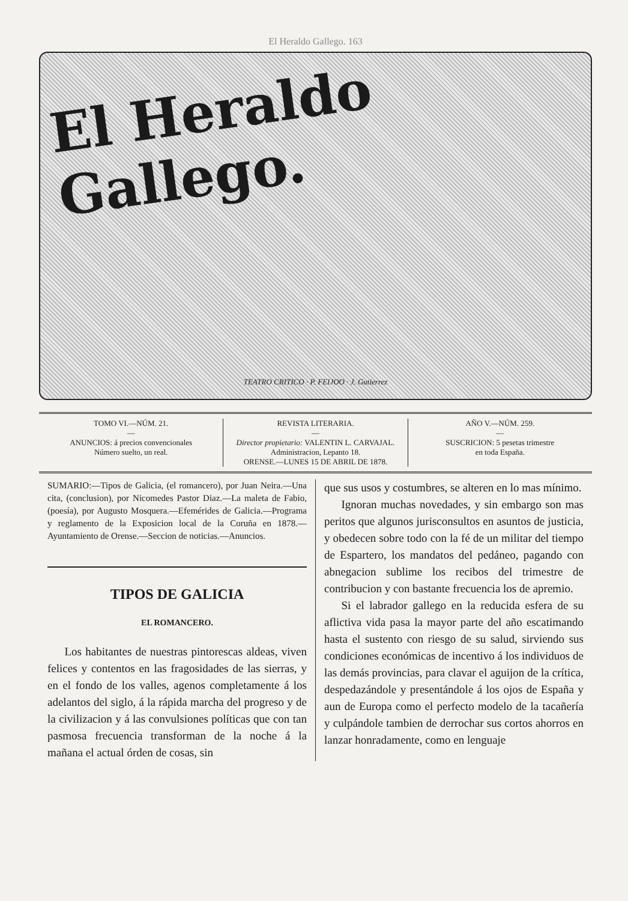El Heraldo Gallego. 163
El Heraldo Gallego.
TEATRO CRITICO · P. FEIJOO · J. Gutierrez
TOMO VI.—NÚM. 21.
—
ANUNCIOS: á precios convencionales
Número suelto, un real.
REVISTA LITERARIA.
—
Director propietario: VALENTIN L. CARVAJAL.
Administracion, Lepanto 18.
ORENSE.—LUNES 15 DE ABRIL DE 1878.
AÑO V.—NÚM. 259.
—
SUSCRICION: 5 pesetas trimestre
en toda España.
SUMARIO:—Tipos de Galicia, (el romancero), por Juan Neira.—Una cita, (conclusion), por Nicomedes Pastor Diaz.—La maleta de Fabio, (poesía), por Augusto Mosquera.—Efemérides de Galicia.—Programa y reglamento de la Exposicion local de la Coruña en 1878.—Ayuntamiento de Orense.—Seccion de noticias.—Anuncios.
TIPOS DE GALICIA
EL ROMANCERO.
Los habitantes de nuestras pintorescas aldeas, viven felices y contentos en las fragosidades de las sierras, y en el fondo de los valles, agenos completamente á los adelantos del siglo, á la rápida marcha del progreso y de la civilizacion y á las convulsiones políticas que con tan pasmosa frecuencia transforman de la noche á la mañana el actual órden de cosas, sin
que sus usos y costumbres, se alteren en lo mas mínimo.
Ignoran muchas novedades, y sin embargo son mas peritos que algunos jurisconsultos en asuntos de justicia, y obedecen sobre todo con la fé de un militar del tiempo de Espartero, los mandatos del pedáneo, pagando con abnegacion sublime los recibos del trimestre de contribucion y con bastante frecuencia los de apremio.
Si el labrador gallego en la reducida esfera de su aflictiva vida pasa la mayor parte del año escatimando hasta el sustento con riesgo de su salud, sirviendo sus condiciones económicas de incentivo á los individuos de las demás provincias, para clavar el aguijon de la crítica, despedazándole y presentándole á los ojos de España y aun de Europa como el perfecto modelo de la tacañería y culpándole tambien de derrochar sus cortos ahorros en lanzar honradamente, como en lenguaje